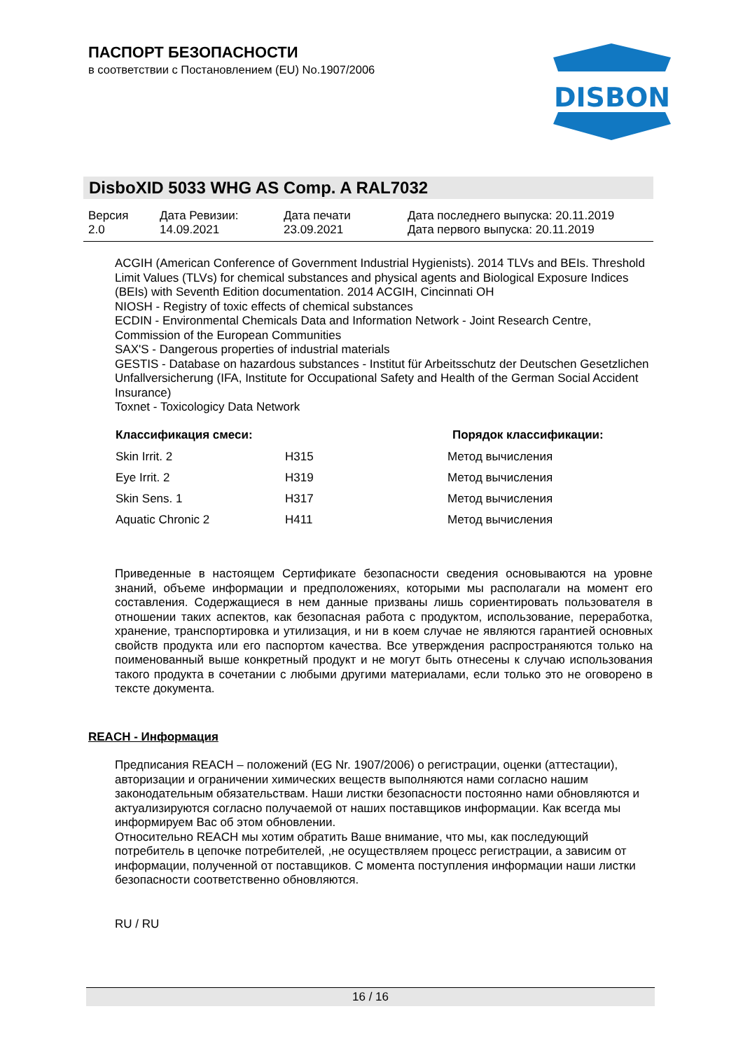ПАСПОРТ БЕЗОПАСНОСТИ
в соответствии с Постановлением (EU) No.1907/2006
DISBON
DisboXID 5033 WHG AS Comp. A RAL7032
| Версия 2.0 | Дата Ревизии: 14.09.2021 | Дата печати 23.09.2021 | Дата последнего выпуска: 20.11.2019 Дата первого выпуска: 20.11.2019 |
ACGIH (American Conference of Government Industrial Hygienists). 2014 TLVs and BEIs. Threshold Limit Values (TLVs) for chemical substances and physical agents and Biological Exposure Indices (BEIs) with Seventh Edition documentation. 2014 ACGIH, Cincinnati OH
NIOSH - Registry of toxic effects of chemical substances
ECDIN - Environmental Chemicals Data and Information Network - Joint Research Centre, Commission of the European Communities
SAX'S - Dangerous properties of industrial materials
GESTIS - Database on hazardous substances - Institut für Arbeitsschutz der Deutschen Gesetzlichen Unfallversicherung (IFA, Institute for Occupational Safety and Health of the German Social Accident Insurance)
Toxnet - Toxicologicy Data Network
| Классификация смеси: | | Порядок классификации: |
| --- | --- | --- |
| Skin Irrit. 2 | H315 | Метод вычисления |
| Eye Irrit. 2 | H319 | Метод вычисления |
| Skin Sens. 1 | H317 | Метод вычисления |
| Aquatic Chronic 2 | H411 | Метод вычисления |
Приведенные в настоящем Сертификате безопасности сведения основываются на уровне знаний, объеме информации и предположениях, которыми мы располагали на момент его составления. Содержащиеся в нем данные призваны лишь сориентировать пользователя в отношении таких аспектов, как безопасная работа с продуктом, использование, переработка, хранение, транспортировка и утилизация, и ни в коем случае не являются гарантией основных свойств продукта или его паспортом качества. Все утверждения распространяются только на поименованный выше конкретный продукт и не могут быть отнесены к случаю использования такого продукта в сочетании с любыми другими материалами, если только это не оговорено в тексте документа.
REACH - Информация
Предписания REACH – положений (EG Nr. 1907/2006) о регистрации, оценки (аттестации), авторизации и ограничении химических веществ выполняются нами согласно нашим законодательным обязательствам. Наши листки безопасности постоянно нами обновляются и актуализируются согласно получаемой от наших поставщиков информации. Как всегда мы информируем Вас об этом обновлении.
Относительно REACH мы хотим обратить Ваше внимание, что мы, как последующий потребитель в цепочке потребителей, ,не осуществляем процесс регистрации, а зависим от информации, полученной от поставщиков. С момента поступления информации наши листки безопасности соответственно обновляются.
RU / RU
16 / 16